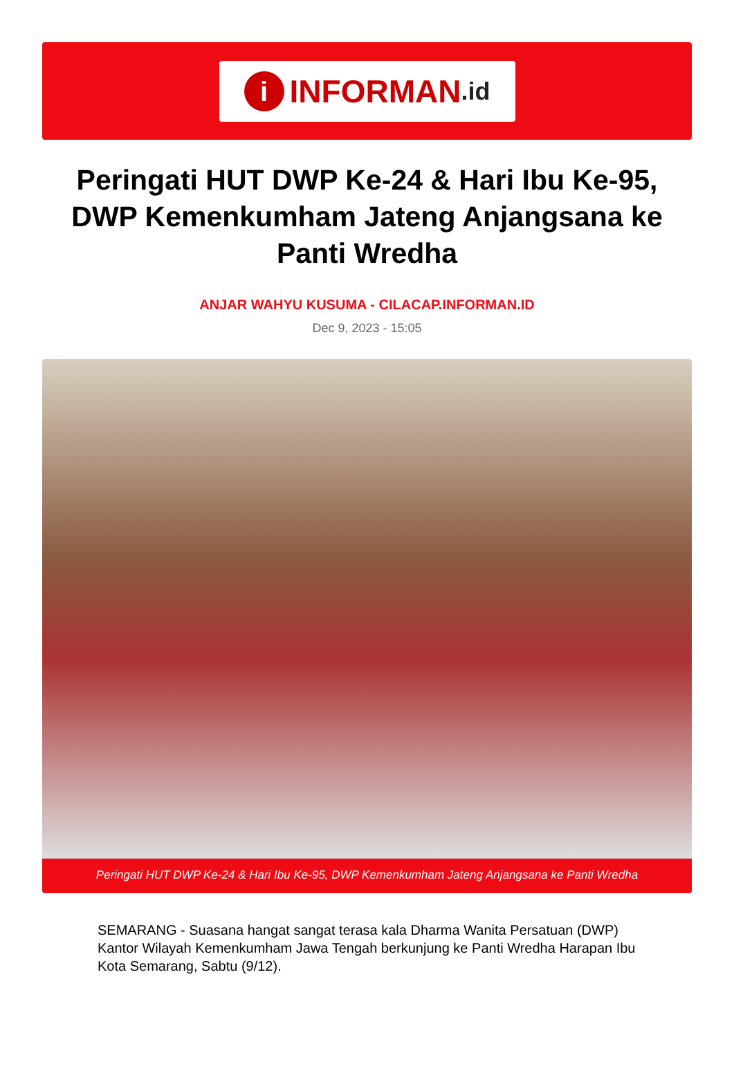i
INFORMAN.id
Peringati HUT DWP Ke-24 & Hari Ibu Ke-95, DWP Kemenkumham Jateng Anjangsana ke Panti Wredha
ANJAR WAHYU KUSUMA - CILACAP.INFORMAN.ID
Dec 9, 2023 - 15:05
Peringati HUT DWP Ke-24 & Hari Ibu Ke-95, DWP Kemenkumham Jateng Anjangsana ke Panti Wredha
SEMARANG - Suasana hangat sangat terasa kala Dharma Wanita Persatuan (DWP) Kantor Wilayah Kemenkumham Jawa Tengah berkunjung ke Panti Wredha Harapan Ibu Kota Semarang, Sabtu (9/12).